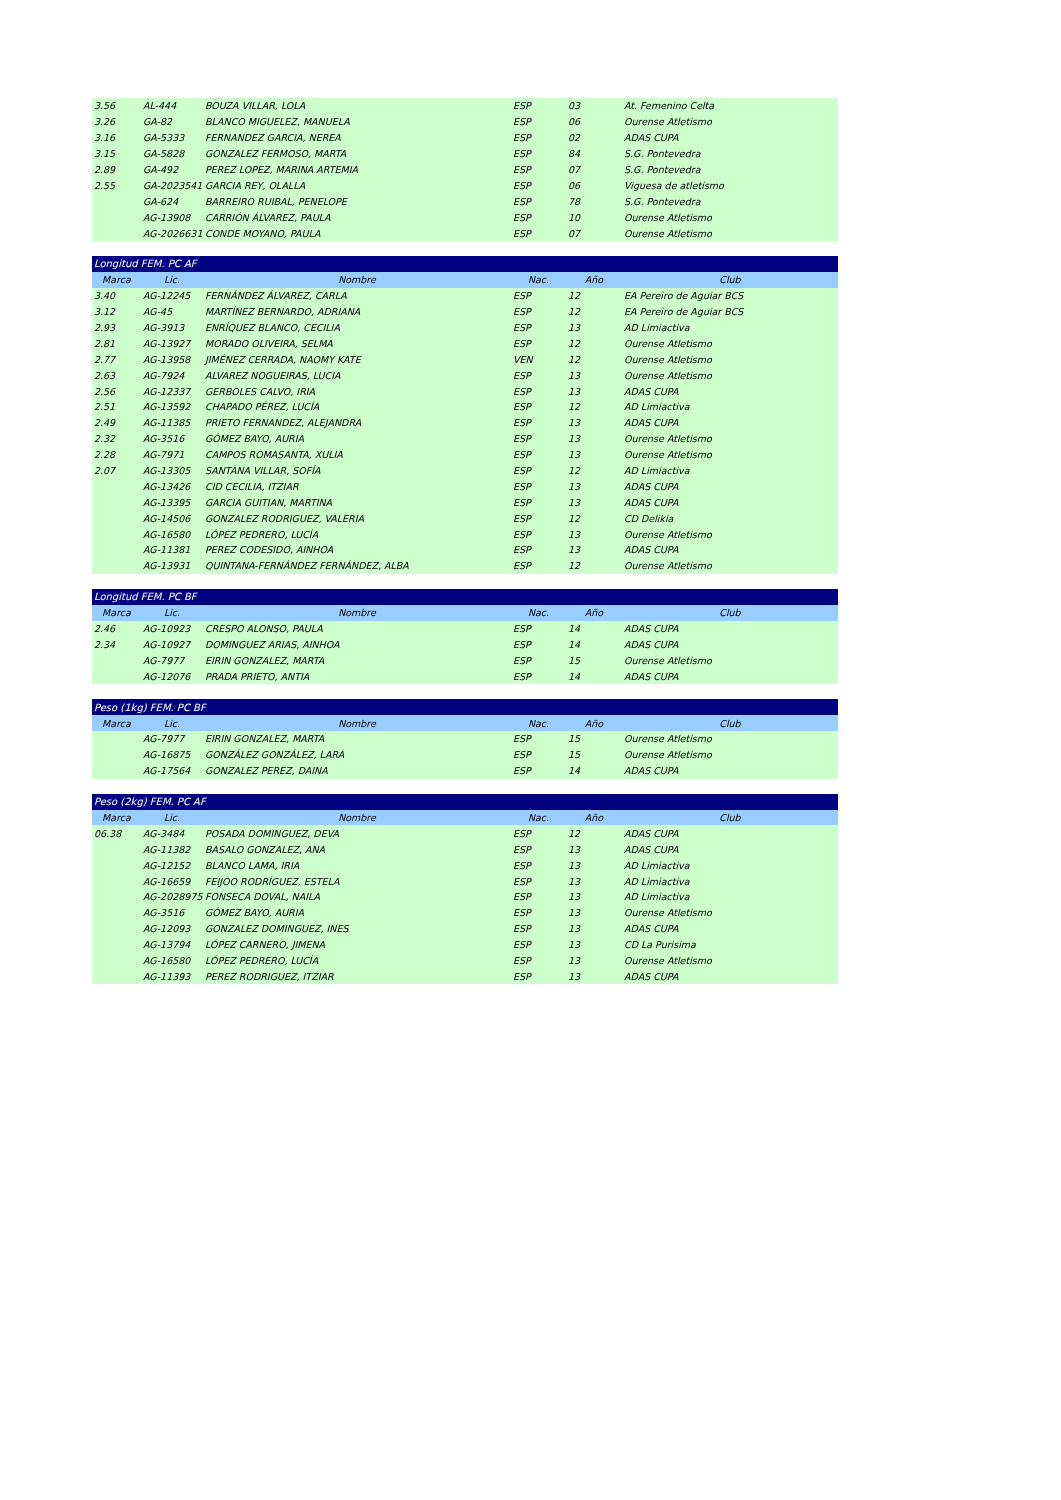| 3.56 | AL-444 | BOUZA VILLAR, LOLA | ESP | 03 | At. Femenino Celta |
| 3.26 | GA-82 | BLANCO MIGUELEZ, MANUELA | ESP | 06 | Ourense Atletismo |
| 3.16 | GA-5333 | FERNANDEZ GARCIA, NEREA | ESP | 02 | ADAS CUPA |
| 3.15 | GA-5828 | GONZALEZ FERMOSO, MARTA | ESP | 84 | S.G. Pontevedra |
| 2.89 | GA-492 | PEREZ LOPEZ, MARINA ARTEMIA | ESP | 07 | S.G. Pontevedra |
| 2.55 | GA-2023541 | GARCIA REY, OLALLA | ESP | 06 | Viguesa de atletismo |
| | GA-624 | BARREIRO RUIBAL, PENELOPE | ESP | 78 | S.G. Pontevedra |
| | AG-13908 | CARRIÓN ÁLVAREZ, PAULA | ESP | 10 | Ourense Atletismo |
| | AG-2026631 | CONDE MOYANO, PAULA | ESP | 07 | Ourense Atletismo |
| Longitud FEM. PC AF | | | | | |
| Marca | Lic. | Nombre | Nac. | Año | Club |
| 3.40 | AG-12245 | FERNÁNDEZ ÁLVAREZ, CARLA | ESP | 12 | EA Pereiro de Aguiar BCS |
| 3.12 | AG-45 | MARTÍNEZ BERNARDO, ADRIANA | ESP | 12 | EA Pereiro de Aguiar BCS |
| 2.93 | AG-3913 | ENRÍQUEZ BLANCO, CECILIA | ESP | 13 | AD Limiactiva |
| 2.81 | AG-13927 | MORADO OLIVEIRA, SELMA | ESP | 12 | Ourense Atletismo |
| 2.77 | AG-13958 | JIMÉNEZ CERRADA, NAOMY KATE | VEN | 12 | Ourense Atletismo |
| 2.63 | AG-7924 | ALVAREZ NOGUEIRAS, LUCIA | ESP | 13 | Ourense Atletismo |
| 2.56 | AG-12337 | GERBOLES CALVO, IRIA | ESP | 13 | ADAS CUPA |
| 2.51 | AG-13592 | CHAPADO PÉREZ, LUCÍA | ESP | 12 | AD Limiactiva |
| 2.49 | AG-11385 | PRIETO FERNANDEZ, ALEJANDRA | ESP | 13 | ADAS CUPA |
| 2.32 | AG-3516 | GÓMEZ BAYO, AURIA | ESP | 13 | Ourense Atletismo |
| 2.28 | AG-7971 | CAMPOS ROMASANTA, XULIA | ESP | 13 | Ourense Atletismo |
| 2.07 | AG-13305 | SANTANA VILLAR, SOFÍA | ESP | 12 | AD Limiactiva |
| | AG-13426 | CID CECILIA, ITZIAR | ESP | 13 | ADAS CUPA |
| | AG-13395 | GARCIA GUITIAN, MARTINA | ESP | 13 | ADAS CUPA |
| | AG-14506 | GONZALEZ RODRIGUEZ, VALERIA | ESP | 12 | CD Delikia |
| | AG-16580 | LÓPEZ PEDRERO, LUCÍA | ESP | 13 | Ourense Atletismo |
| | AG-11381 | PEREZ CODESIDO, AINHOA | ESP | 13 | ADAS CUPA |
| | AG-13931 | QUINTANA-FERNÁNDEZ FERNÁNDEZ, ALBA | ESP | 12 | Ourense Atletismo |
| Longitud FEM. PC BF | | | | | |
| Marca | Lic. | Nombre | Nac. | Año | Club |
| 2.46 | AG-10923 | CRESPO ALONSO, PAULA | ESP | 14 | ADAS CUPA |
| 2.34 | AG-10927 | DOMINGUEZ ARIAS, AINHOA | ESP | 14 | ADAS CUPA |
| | AG-7977 | EIRIN GONZALEZ, MARTA | ESP | 15 | Ourense Atletismo |
| | AG-12076 | PRADA PRIETO, ANTIA | ESP | 14 | ADAS CUPA |
| Peso (1kg) FEM. PC BF | | | | | |
| Marca | Lic. | Nombre | Nac. | Año | Club |
| | AG-7977 | EIRIN GONZALEZ, MARTA | ESP | 15 | Ourense Atletismo |
| | AG-16875 | GONZÁLEZ GONZÁLEZ, LARA | ESP | 15 | Ourense Atletismo |
| | AG-17564 | GONZALEZ PEREZ, DAINA | ESP | 14 | ADAS CUPA |
| Peso (2kg) FEM. PC AF | | | | | |
| Marca | Lic. | Nombre | Nac. | Año | Club |
| 06.38 | AG-3484 | POSADA DOMINGUEZ, DEVA | ESP | 12 | ADAS CUPA |
| | AG-11382 | BASALO GONZALEZ, ANA | ESP | 13 | ADAS CUPA |
| | AG-12152 | BLANCO LAMA, IRIA | ESP | 13 | AD Limiactiva |
| | AG-16659 | FEIJOO RODRÍGUEZ, ESTELA | ESP | 13 | AD Limiactiva |
| | AG-2028975 | FONSECA DOVAL, NAILA | ESP | 13 | AD Limiactiva |
| | AG-3516 | GÓMEZ BAYO, AURIA | ESP | 13 | Ourense Atletismo |
| | AG-12093 | GONZALEZ DOMINGUEZ, INES | ESP | 13 | ADAS CUPA |
| | AG-13794 | LÓPEZ CARNERO, JIMENA | ESP | 13 | CD La Purisima |
| | AG-16580 | LÓPEZ PEDRERO, LUCÍA | ESP | 13 | Ourense Atletismo |
| | AG-11393 | PEREZ RODRIGUEZ, ITZIAR | ESP | 13 | ADAS CUPA |